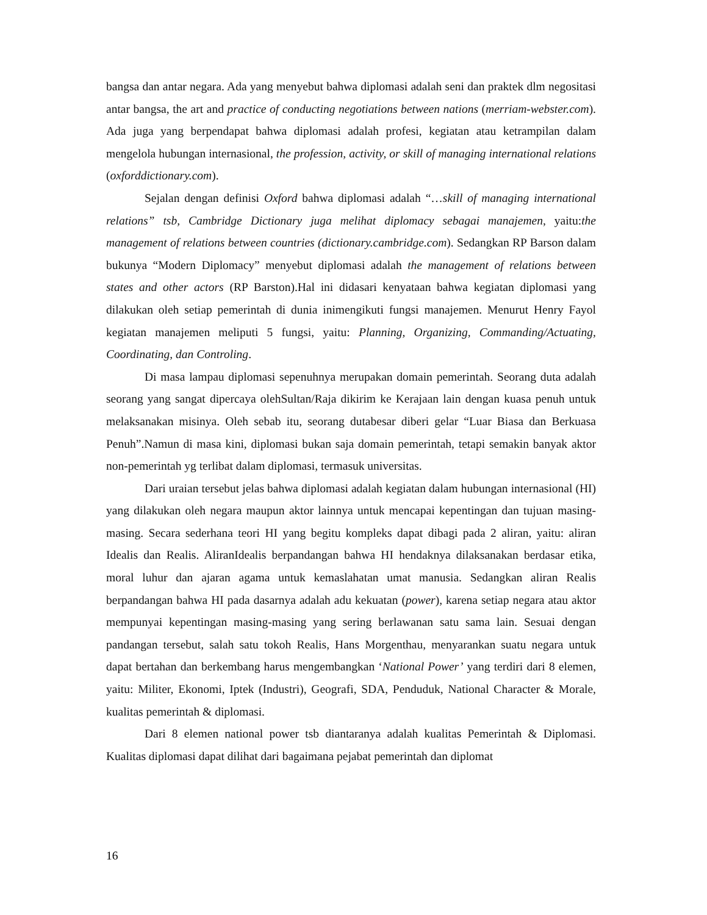bangsa dan antar negara. Ada yang menyebut bahwa diplomasi adalah seni dan praktek dlm negositasi antar bangsa, the art and practice of conducting negotiations between nations (merriam-webster.com). Ada juga yang berpendapat bahwa diplomasi adalah profesi, kegiatan atau ketrampilan dalam mengelola hubungan internasional, the profession, activity, or skill of managing international relations (oxforddictionary.com).
Sejalan dengan definisi Oxford bahwa diplomasi adalah “…skill of managing international relations” tsb, Cambridge Dictionary juga melihat diplomacy sebagai manajemen, yaitu:the management of relations between countries (dictionary.cambridge.com). Sedangkan RP Barson dalam bukunya “Modern Diplomacy” menyebut diplomasi adalah the management of relations between states and other actors (RP Barston).Hal ini didasari kenyataan bahwa kegiatan diplomasi yang dilakukan oleh setiap pemerintah di dunia inimengikuti fungsi manajemen. Menurut Henry Fayol kegiatan manajemen meliputi 5 fungsi, yaitu: Planning, Organizing, Commanding/Actuating, Coordinating, dan Controling.
Di masa lampau diplomasi sepenuhnya merupakan domain pemerintah. Seorang duta adalah seorang yang sangat dipercaya olehSultan/Raja dikirim ke Kerajaan lain dengan kuasa penuh untuk melaksanakan misinya. Oleh sebab itu, seorang dutabesar diberi gelar “Luar Biasa dan Berkuasa Penuh”.Namun di masa kini, diplomasi bukan saja domain pemerintah, tetapi semakin banyak aktor non-pemerintah yg terlibat dalam diplomasi, termasuk universitas.
Dari uraian tersebut jelas bahwa diplomasi adalah kegiatan dalam hubungan internasional (HI) yang dilakukan oleh negara maupun aktor lainnya untuk mencapai kepentingan dan tujuan masing-masing. Secara sederhana teori HI yang begitu kompleks dapat dibagi pada 2 aliran, yaitu: aliran Idealis dan Realis. AliranIdealis berpandangan bahwa HI hendaknya dilaksanakan berdasar etika, moral luhur dan ajaran agama untuk kemaslahatan umat manusia. Sedangkan aliran Realis berpandangan bahwa HI pada dasarnya adalah adu kekuatan (power), karena setiap negara atau aktor mempunyai kepentingan masing-masing yang sering berlawanan satu sama lain. Sesuai dengan pandangan tersebut, salah satu tokoh Realis, Hans Morgenthau, menyarankan suatu negara untuk dapat bertahan dan berkembang harus mengembangkan ‘National Power’ yang terdiri dari 8 elemen, yaitu: Militer, Ekonomi, Iptek (Industri), Geografi, SDA, Penduduk, National Character & Morale, kualitas pemerintah & diplomasi.
Dari 8 elemen national power tsb diantaranya adalah kualitas Pemerintah & Diplomasi. Kualitas diplomasi dapat dilihat dari bagaimana pejabat pemerintah dan diplomat
16